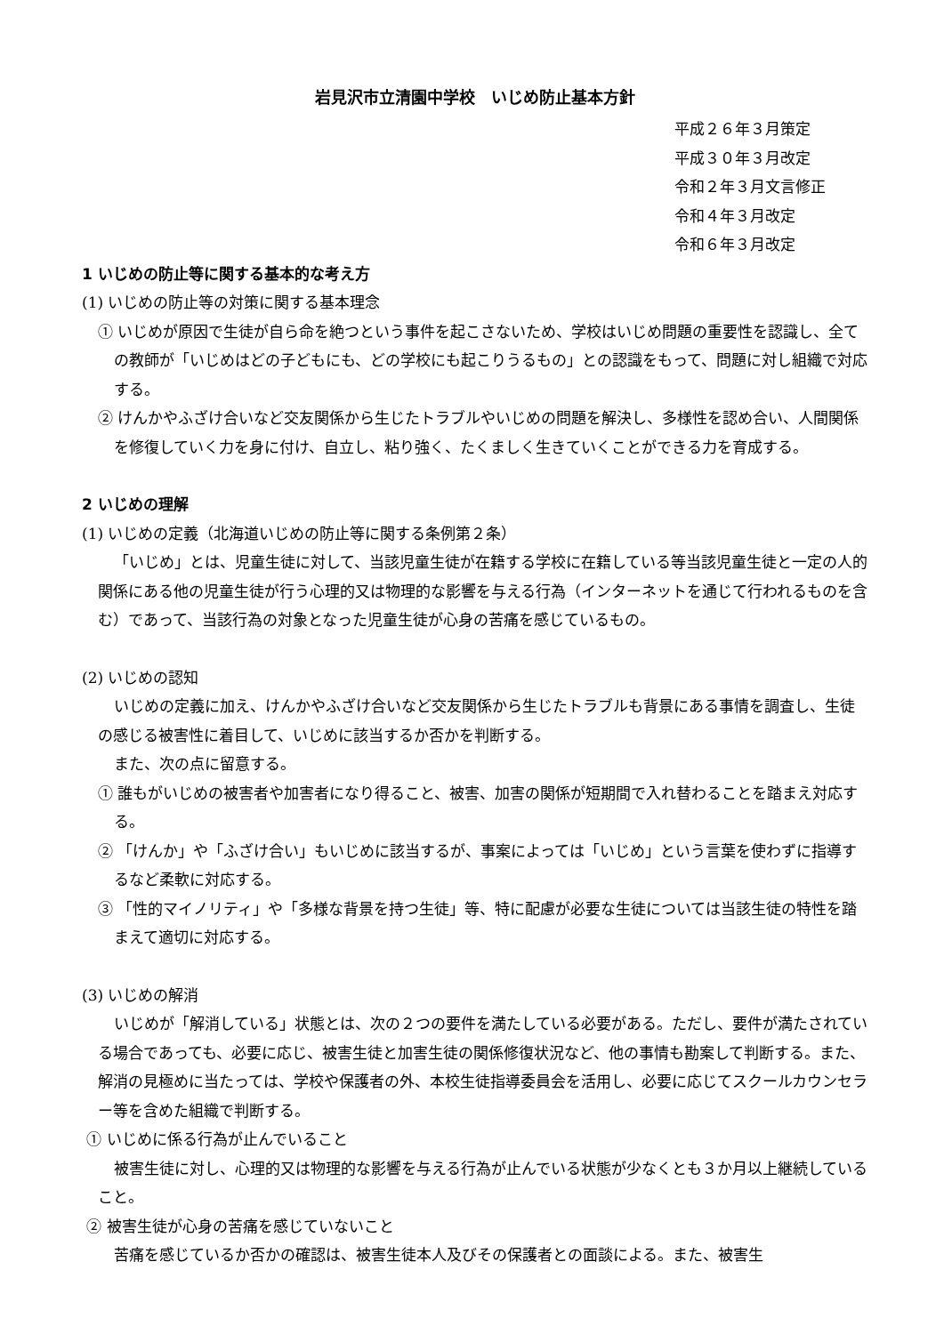岩見沢市立清園中学校　いじめ防止基本方針
平成２６年３月策定
平成３０年３月改定
令和２年３月文言修正
令和４年３月改定
令和６年３月改定
1 いじめの防止等に関する基本的な考え方
(1) いじめの防止等の対策に関する基本理念
① いじめが原因で生徒が自ら命を絶つという事件を起こさないため、学校はいじめ問題の重要性を認識し、全ての教師が「いじめはどの子どもにも、どの学校にも起こりうるもの」との認識をもって、問題に対し組織で対応する。
② けんかやふざけ合いなど交友関係から生じたトラブルやいじめの問題を解決し、多様性を認め合い、人間関係を修復していく力を身に付け、自立し、粘り強く、たくましく生きていくことができる力を育成する。
2 いじめの理解
(1) いじめの定義（北海道いじめの防止等に関する条例第２条）
「いじめ」とは、児童生徒に対して、当該児童生徒が在籍する学校に在籍している等当該児童生徒と一定の人的関係にある他の児童生徒が行う心理的又は物理的な影響を与える行為（インターネットを通じて行われるものを含む）であって、当該行為の対象となった児童生徒が心身の苦痛を感じているもの。
(2) いじめの認知
いじめの定義に加え、けんかやふざけ合いなど交友関係から生じたトラブルも背景にある事情を調査し、生徒の感じる被害性に着目して、いじめに該当するか否かを判断する。
また、次の点に留意する。
① 誰もがいじめの被害者や加害者になり得ること、被害、加害の関係が短期間で入れ替わることを踏まえ対応する。
② 「けんか」や「ふざけ合い」もいじめに該当するが、事案によっては「いじめ」という言葉を使わずに指導するなど柔軟に対応する。
③ 「性的マイノリティ」や「多様な背景を持つ生徒」等、特に配慮が必要な生徒については当該生徒の特性を踏まえて適切に対応する。
(3) いじめの解消
いじめが「解消している」状態とは、次の２つの要件を満たしている必要がある。ただし、要件が満たされている場合であっても、必要に応じ、被害生徒と加害生徒の関係修復状況など、他の事情も勘案して判断する。また、解消の見極めに当たっては、学校や保護者の外、本校生徒指導委員会を活用し、必要に応じてスクールカウンセラー等を含めた組織で判断する。
① いじめに係る行為が止んでいること
被害生徒に対し、心理的又は物理的な影響を与える行為が止んでいる状態が少なくとも３か月以上継続していること。
② 被害生徒が心身の苦痛を感じていないこと
苦痛を感じているか否かの確認は、被害生徒本人及びその保護者との面談による。また、被害生